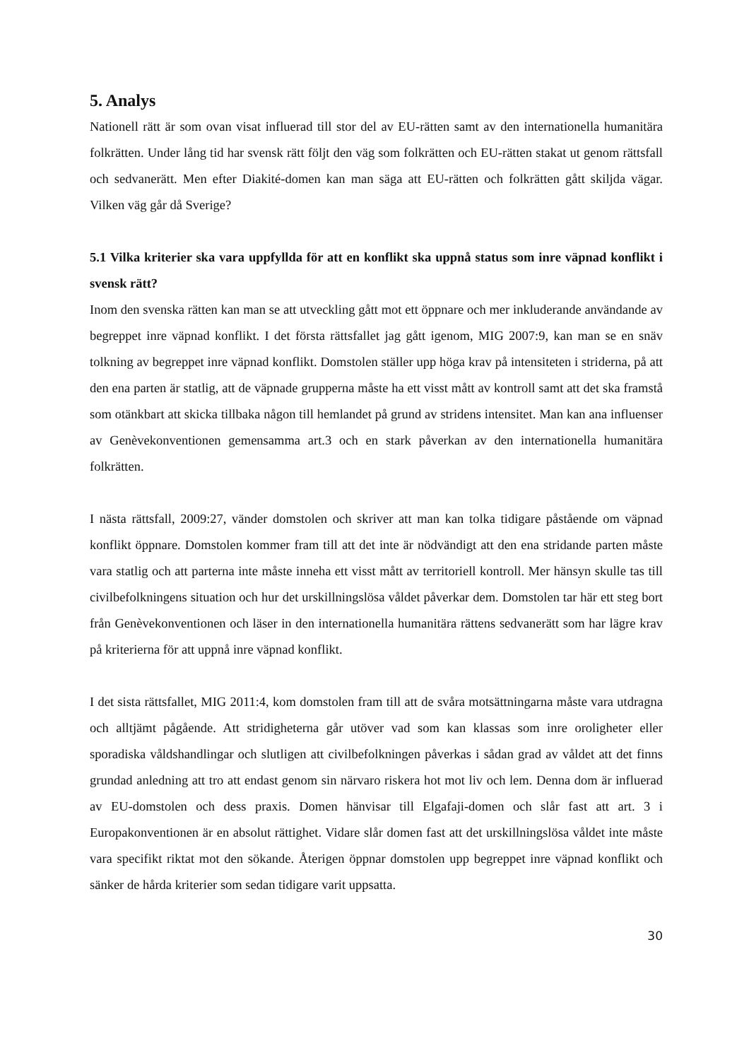5. Analys
Nationell rätt är som ovan visat influerad till stor del av EU-rätten samt av den internationella humanitära folkrätten. Under lång tid har svensk rätt följt den väg som folkrätten och EU-rätten stakat ut genom rättsfall och sedvanerätt. Men efter Diakité-domen kan man säga att EU-rätten och folkrätten gått skiljda vägar. Vilken väg går då Sverige?
5.1 Vilka kriterier ska vara uppfyllda för att en konflikt ska uppnå status som inre väpnad konflikt i svensk rätt?
Inom den svenska rätten kan man se att utveckling gått mot ett öppnare och mer inkluderande användande av begreppet inre väpnad konflikt. I det första rättsfallet jag gått igenom, MIG 2007:9, kan man se en snäv tolkning av begreppet inre väpnad konflikt. Domstolen ställer upp höga krav på intensiteten i striderna, på att den ena parten är statlig, att de väpnade grupperna måste ha ett visst mått av kontroll samt att det ska framstå som otänkbart att skicka tillbaka någon till hemlandet på grund av stridens intensitet. Man kan ana influenser av Genèvekonventionen gemensamma art.3 och en stark påverkan av den internationella humanitära folkrätten.
I nästa rättsfall, 2009:27, vänder domstolen och skriver att man kan tolka tidigare påstående om väpnad konflikt öppnare. Domstolen kommer fram till att det inte är nödvändigt att den ena stridande parten måste vara statlig och att parterna inte måste inneha ett visst mått av territoriell kontroll. Mer hänsyn skulle tas till civilbefolkningens situation och hur det urskillningslösa våldet påverkar dem. Domstolen tar här ett steg bort från Genèvekonventionen och läser in den internationella humanitära rättens sedvanerätt som har lägre krav på kriterierna för att uppnå inre väpnad konflikt.
I det sista rättsfallet, MIG 2011:4, kom domstolen fram till att de svåra motsättningarna måste vara utdragna och alltjämt pågående. Att stridigheterna går utöver vad som kan klassas som inre oroligheter eller sporadiska våldshandlingar och slutligen att civilbefolkningen påverkas i sådan grad av våldet att det finns grundad anledning att tro att endast genom sin närvaro riskera hot mot liv och lem. Denna dom är influerad av EU-domstolen och dess praxis. Domen hänvisar till Elgafaji-domen och slår fast att art. 3 i Europakonventionen är en absolut rättighet. Vidare slår domen fast att det urskillningslösa våldet inte måste vara specifikt riktat mot den sökande. Återigen öppnar domstolen upp begreppet inre väpnad konflikt och sänker de hårda kriterier som sedan tidigare varit uppsatta.
30